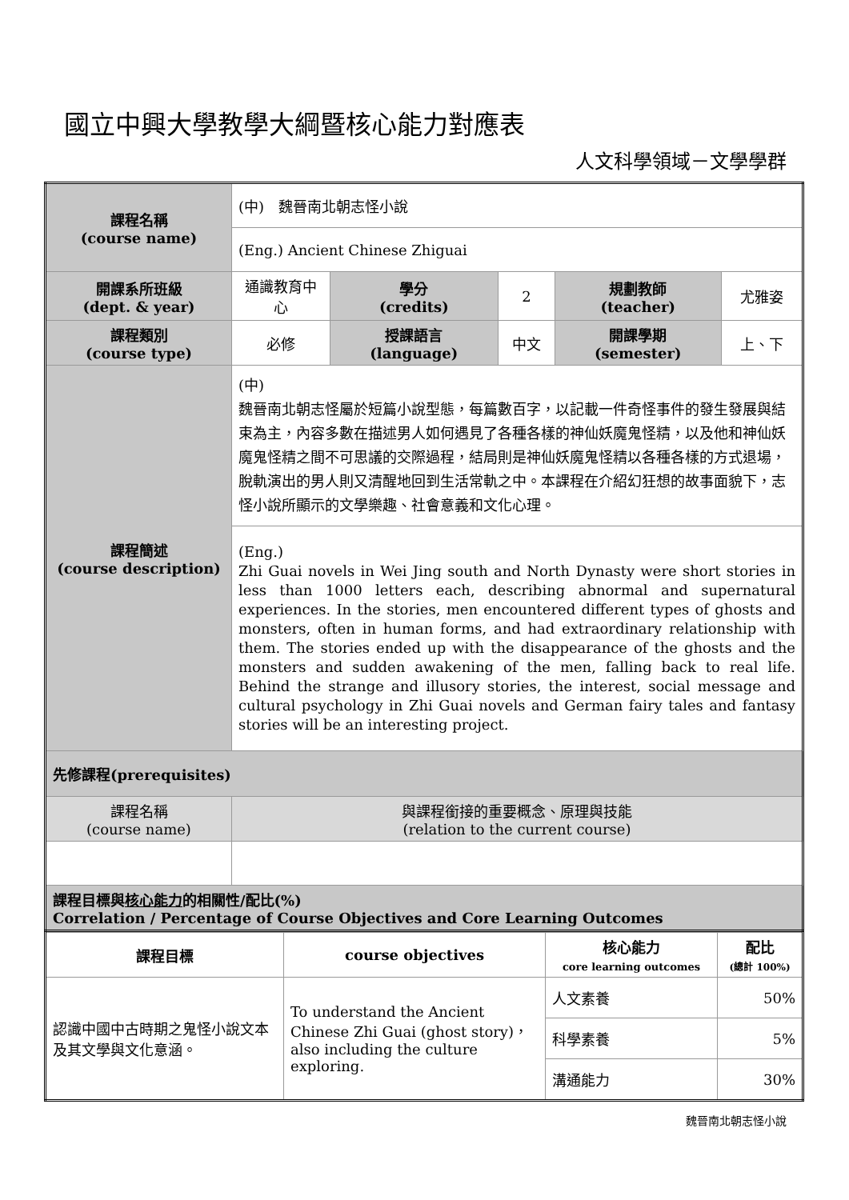國立中興大學教學大綱暨核心能力對應表
人文科學領域－文學學群
| 課程名稱 (course name) | (中) 魏晉南北朝志怪小說 | | | | |
| | (Eng.) Ancient Chinese Zhiguai | | | | |
| 開課系所班級 (dept. & year) | 通識教育中心 | 學分 (credits) | 2 | 規劃教師 (teacher) | 尤雅姿 |
| 課程類別 (course type) | 必修 | 授課語言 (language) | 中文 | 開課學期 (semester) | 上、下 |
| 課程簡述 (course description) | (中) 魏晉南北朝志怪屬於短篇小說型態，每篇數百字，以記載一件奇怪事件的發生發展與結束為主，內容多數在描述男人如何遇見了各種各樣的神仙妖魔鬼怪精，以及他和神仙妖魔鬼怪精之間不可思議的交際過程，結局則是神仙妖魔鬼怪精以各種各樣的方式退場，脫軌演出的男人則又清醒地回到生活常軌之中。本課程在介紹幻狂想的故事面貌下，志怪小說所顯示的文學樂趣、社會意義和文化心理。 | | | | |
| | (Eng.) Zhi Guai novels in Wei Jing south and North Dynasty were short stories in less than 1000 letters each, describing abnormal and supernatural experiences. In the stories, men encountered different types of ghosts and monsters, often in human forms, and had extraordinary relationship with them. The stories ended up with the disappearance of the ghosts and the monsters and sudden awakening of the men, falling back to real life. Behind the strange and illusory stories, the interest, social message and cultural psychology in Zhi Guai novels and German fairy tales and fantasy stories will be an interesting project. | | | | |
| 先修課程(prerequisites) | | | | | |
| 課程名稱 (course name) | 與課程銜接的重要概念、原理與技能 (relation to the current course) | | | | |
| 課程目標與 核心能力 的相關性/配比(%) Correlation / Percentage of Course Objectives and Core Learning Outcomes | | | | | |
| 課程目標 | course objectives | 核心能力 core learning outcomes | 配比 (總計 100%) |
| 認識中國中古時期之鬼怪小說文本及其文學與文化意涵。 | To understand the Ancient Chinese Zhi Guai (ghost story)，also including the culture exploring. | 人文素養 | 50% |
| | | 科學素養 | 5% |
| | | 溝通能力 | 30% |
魏晉南北朝志怪小說